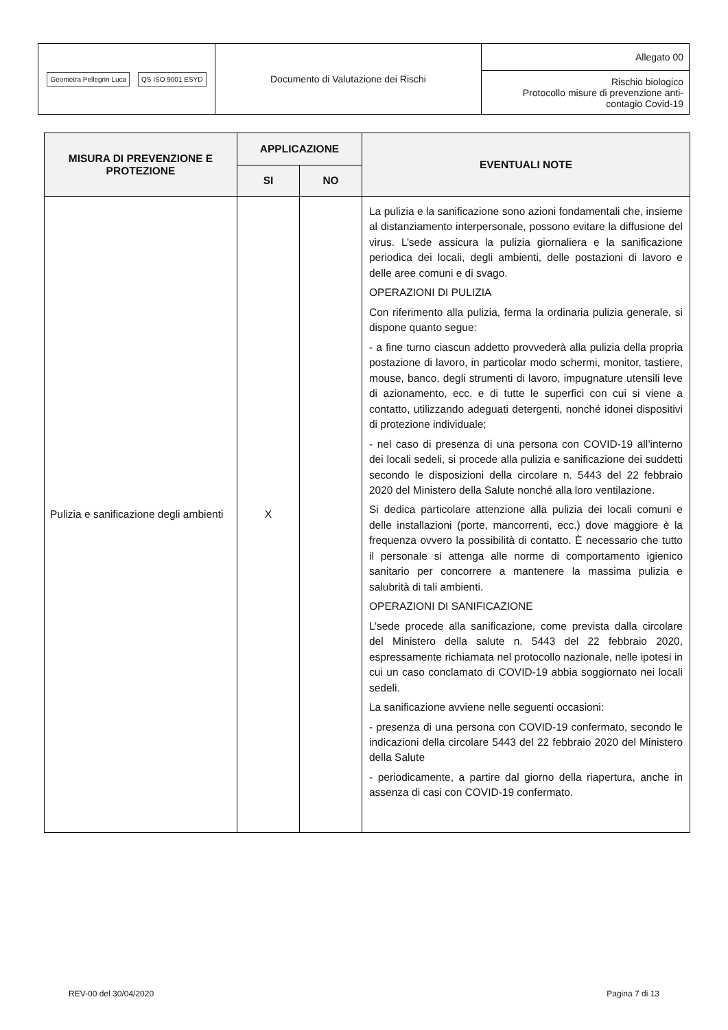| Geometra Pellegrin Luca QS ISO 9001 ESYD | Documento di Valutazione dei Rischi | Allegato 00 |
| | | Rischio biologico Protocollo misure di prevenzione anti- contagio Covid-19 |
| MISURA DI PREVENZIONE E PROTEZIONE | APPLICAZIONE | | EVENTUALI NOTE |
| --- | --- | --- | --- |
| | SI | NO | |
| Pulizia e sanificazione degli ambienti | X | | La pulizia e la sanificazione sono azioni fondamentali che, insieme al distanziamento interpersonale, possono evitare la diffusione del virus. L’sede assicura la pulizia giornaliera e la sanificazione periodica dei locali, degli ambienti, delle postazioni di lavoro e delle aree comuni e di svago. OPERAZIONI DI PULIZIA Con riferimento alla pulizia, ferma la ordinaria pulizia generale, si dispone quanto segue: - a fine turno ciascun addetto provvederà alla pulizia della propria postazione di lavoro, in particolar modo schermi, monitor, tastiere, mouse, banco, degli strumenti di lavoro, impugnature utensili leve di azionamento, ecc. e di tutte le superfici con cui si viene a contatto, utilizzando adeguati detergenti, nonché idonei dispositivi di protezione individuale; - nel caso di presenza di una persona con COVID-19 all’interno dei locali sedeli, si procede alla pulizia e sanificazione dei suddetti secondo le disposizioni della circolare n. 5443 del 22 febbraio 2020 del Ministero della Salute nonché alla loro ventilazione. Si dedica particolare attenzione alla pulizia dei locali comuni e delle installazioni (porte, mancorrenti, ecc.) dove maggiore è la frequenza ovvero la possibilità di contatto. È necessario che tutto il personale si attenga alle norme di comportamento igienico sanitario per concorrere a mantenere la massima pulizia e salubrità di tali ambienti. OPERAZIONI DI SANIFICAZIONE L’sede procede alla sanificazione, come prevista dalla circolare del Ministero della salute n. 5443 del 22 febbraio 2020, espressamente richiamata nel protocollo nazionale, nelle ipotesi in cui un caso conclamato di COVID-19 abbia soggiornato nei locali sedeli. La sanificazione avviene nelle seguenti occasioni: - presenza di una persona con COVID-19 confermato, secondo le indicazioni della circolare 5443 del 22 febbraio 2020 del Ministero della Salute - periodicamente, a partire dal giorno della riapertura, anche in assenza di casi con COVID-19 confermato. |
REV-00 del 30/04/2020 Pagina 7 di 13